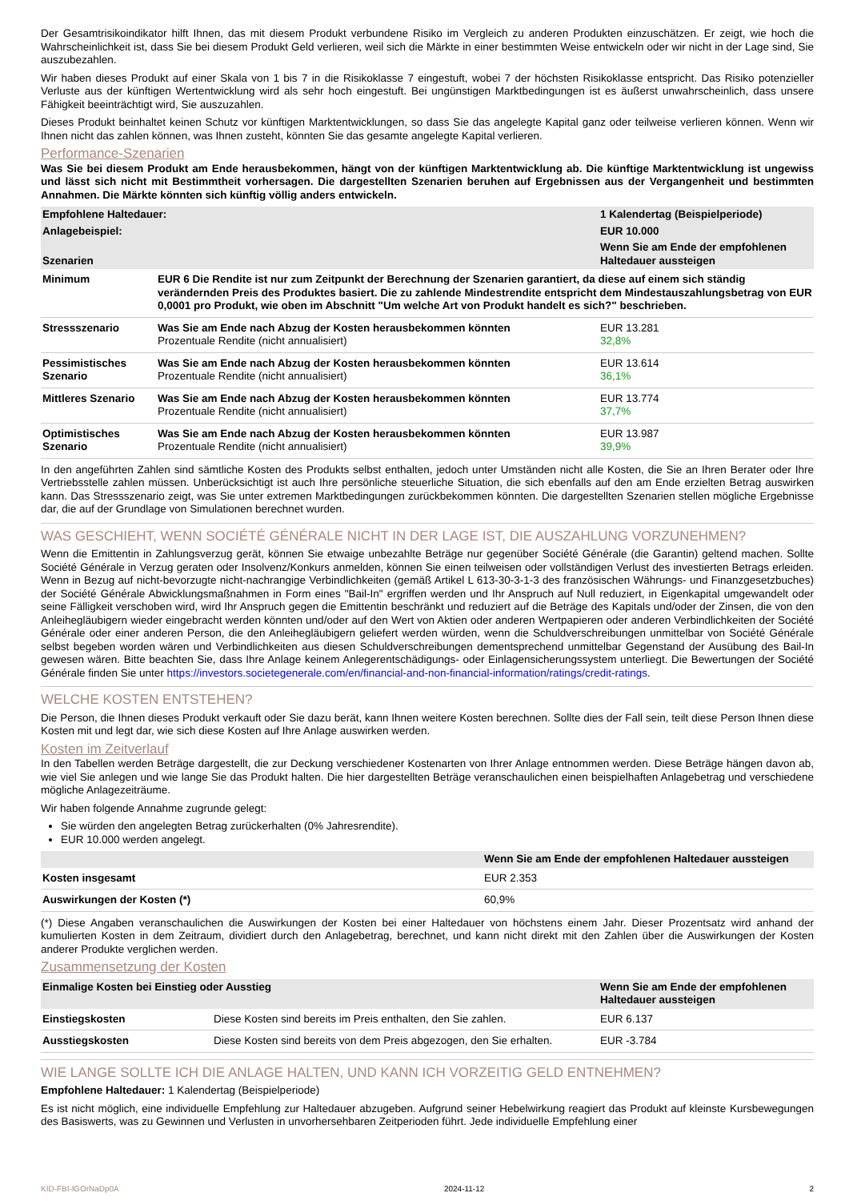Der Gesamtrisikoindikator hilft Ihnen, das mit diesem Produkt verbundene Risiko im Vergleich zu anderen Produkten einzuschätzen. Er zeigt, wie hoch die Wahrscheinlichkeit ist, dass Sie bei diesem Produkt Geld verlieren, weil sich die Märkte in einer bestimmten Weise entwickeln oder wir nicht in der Lage sind, Sie auszubezahlen.
Wir haben dieses Produkt auf einer Skala von 1 bis 7 in die Risikoklasse 7 eingestuft, wobei 7 der höchsten Risikoklasse entspricht. Das Risiko potenzieller Verluste aus der künftigen Wertentwicklung wird als sehr hoch eingestuft. Bei ungünstigen Marktbedingungen ist es äußerst unwahrscheinlich, dass unsere Fähigkeit beeinträchtigt wird, Sie auszuzahlen.
Dieses Produkt beinhaltet keinen Schutz vor künftigen Marktentwicklungen, so dass Sie das angelegte Kapital ganz oder teilweise verlieren können. Wenn wir Ihnen nicht das zahlen können, was Ihnen zusteht, könnten Sie das gesamte angelegte Kapital verlieren.
Performance-Szenarien
Was Sie bei diesem Produkt am Ende herausbekommen, hängt von der künftigen Marktentwicklung ab. Die künftige Marktentwicklung ist ungewiss und lässt sich nicht mit Bestimmtheit vorhersagen. Die dargestellten Szenarien beruhen auf Ergebnissen aus der Vergangenheit und bestimmten Annahmen. Die Märkte könnten sich künftig völlig anders entwickeln.
| Empfohlene Haltedauer: | | 1 Kalendertag (Beispielperiode) |
| --- | --- | --- |
| Anlagebeispiel: | | EUR 10.000 |
| Szenarien | | Wenn Sie am Ende der empfohlenen Haltedauer aussteigen |
| Minimum | EUR 6 Die Rendite ist nur zum Zeitpunkt der Berechnung der Szenarien garantiert, da diese auf einem sich ständig verändernden Preis des Produktes basiert. Die zu zahlende Mindestrendite entspricht dem Mindestauszahlungsbetrag von EUR 0,0001 pro Produkt, wie oben im Abschnitt "Um welche Art von Produkt handelt es sich?" beschrieben. | |
| Stressszenario | Was Sie am Ende nach Abzug der Kosten herausbekommen könnten Prozentuale Rendite (nicht annualisiert) | EUR 13.281 32,8% |
| Pessimistisches Szenario | Was Sie am Ende nach Abzug der Kosten herausbekommen könnten Prozentuale Rendite (nicht annualisiert) | EUR 13.614 36,1% |
| Mittleres Szenario | Was Sie am Ende nach Abzug der Kosten herausbekommen könnten Prozentuale Rendite (nicht annualisiert) | EUR 13.774 37,7% |
| Optimistisches Szenario | Was Sie am Ende nach Abzug der Kosten herausbekommen könnten Prozentuale Rendite (nicht annualisiert) | EUR 13.987 39,9% |
In den angeführten Zahlen sind sämtliche Kosten des Produkts selbst enthalten, jedoch unter Umständen nicht alle Kosten, die Sie an Ihren Berater oder Ihre Vertriebsstelle zahlen müssen. Unberücksichtigt ist auch Ihre persönliche steuerliche Situation, die sich ebenfalls auf den am Ende erzielten Betrag auswirken kann. Das Stressszenario zeigt, was Sie unter extremen Marktbedingungen zurückbekommen könnten. Die dargestellten Szenarien stellen mögliche Ergebnisse dar, die auf der Grundlage von Simulationen berechnet wurden.
WAS GESCHIEHT, WENN SOCIÉTÉ GÉNÉRALE NICHT IN DER LAGE IST, DIE AUSZAHLUNG VORZUNEHMEN?
Wenn die Emittentin in Zahlungsverzug gerät, können Sie etwaige unbezahlte Beträge nur gegenüber Société Générale (die Garantin) geltend machen. Sollte Société Générale in Verzug geraten oder Insolvenz/Konkurs anmelden, können Sie einen teilweisen oder vollständigen Verlust des investierten Betrags erleiden. Wenn in Bezug auf nicht-bevorzugte nicht-nachrangige Verbindlichkeiten (gemäß Artikel L 613-30-3-1-3 des französischen Währungs- und Finanzgesetzbuches) der Société Générale Abwicklungsmaßnahmen in Form eines "Bail-In" ergriffen werden und Ihr Anspruch auf Null reduziert, in Eigenkapital umgewandelt oder seine Fälligkeit verschoben wird, wird Ihr Anspruch gegen die Emittentin beschränkt und reduziert auf die Beträge des Kapitals und/oder der Zinsen, die von den Anleihegläubigern wieder eingebracht werden könnten und/oder auf den Wert von Aktien oder anderen Wertpapieren oder anderen Verbindlichkeiten der Société Générale oder einer anderen Person, die den Anleihegläubigern geliefert werden würden, wenn die Schuldverschreibungen unmittelbar von Société Générale selbst begeben worden wären und Verbindlichkeiten aus diesen Schuldverschreibungen dementsprechend unmittelbar Gegenstand der Ausübung des Bail-In gewesen wären. Bitte beachten Sie, dass Ihre Anlage keinem Anlegerentschädigungs- oder Einlagensicherungssystem unterliegt. Die Bewertungen der Société Générale finden Sie unter https://investors.societegenerale.com/en/financial-and-non-financial-information/ratings/credit-ratings.
WELCHE KOSTEN ENTSTEHEN?
Die Person, die Ihnen dieses Produkt verkauft oder Sie dazu berät, kann Ihnen weitere Kosten berechnen. Sollte dies der Fall sein, teilt diese Person Ihnen diese Kosten mit und legt dar, wie sich diese Kosten auf Ihre Anlage auswirken werden.
Kosten im Zeitverlauf
In den Tabellen werden Beträge dargestellt, die zur Deckung verschiedener Kostenarten von Ihrer Anlage entnommen werden. Diese Beträge hängen davon ab, wie viel Sie anlegen und wie lange Sie das Produkt halten. Die hier dargestellten Beträge veranschaulichen einen beispielhaften Anlagebetrag und verschiedene mögliche Anlagezeiträume.
Wir haben folgende Annahme zugrunde gelegt:
Sie würden den angelegten Betrag zurückerhalten (0% Jahresrendite).
EUR 10.000 werden angelegt.
| | Wenn Sie am Ende der empfohlenen Haltedauer aussteigen |
| --- | --- |
| Kosten insgesamt | EUR 2.353 |
| Auswirkungen der Kosten (*) | 60,9% |
(*) Diese Angaben veranschaulichen die Auswirkungen der Kosten bei einer Haltedauer von höchstens einem Jahr. Dieser Prozentsatz wird anhand der kumulierten Kosten in dem Zeitraum, dividiert durch den Anlagebetrag, berechnet, und kann nicht direkt mit den Zahlen über die Auswirkungen der Kosten anderer Produkte verglichen werden.
Zusammensetzung der Kosten
| Einmalige Kosten bei Einstieg oder Ausstieg | | Wenn Sie am Ende der empfohlenen Haltedauer aussteigen |
| --- | --- | --- |
| Einstiegskosten | Diese Kosten sind bereits im Preis enthalten, den Sie zahlen. | EUR 6.137 |
| Ausstiegskosten | Diese Kosten sind bereits von dem Preis abgezogen, den Sie erhalten. | EUR -3.784 |
WIE LANGE SOLLTE ICH DIE ANLAGE HALTEN, UND KANN ICH VORZEITIG GELD ENTNEHMEN?
Empfohlene Haltedauer: 1 Kalendertag (Beispielperiode)
Es ist nicht möglich, eine individuelle Empfehlung zur Haltedauer abzugeben. Aufgrund seiner Hebelwirkung reagiert das Produkt auf kleinste Kursbewegungen des Basiswerts, was zu Gewinnen und Verlusten in unvorhersehbaren Zeitperioden führt. Jede individuelle Empfehlung einer
KID-FBI-lGOrNaDp0A 2024-11-12 2